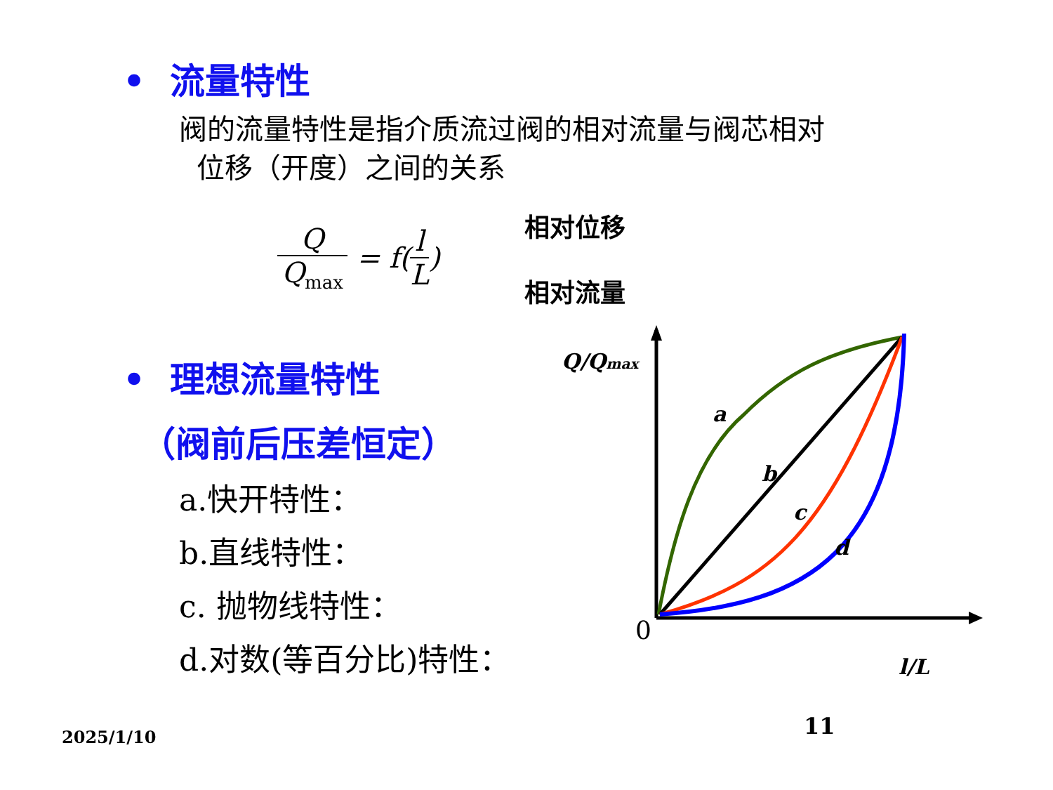• 流量特性
阀的流量特性是指介质流过阀的相对流量与阀芯相对
位移（开度）之间的关系
Q
Q<sub>max</sub>
= f(
l
L
)
相对位移
相对流量
• 理想流量特性
（阀前后压差恒定）
a.快开特性：
b.直线特性：
c. 抛物线特性：
d.对数(等百分比)特性：
a
b
c
d
Q/Qmax
l/L
0
2025/1/10 11